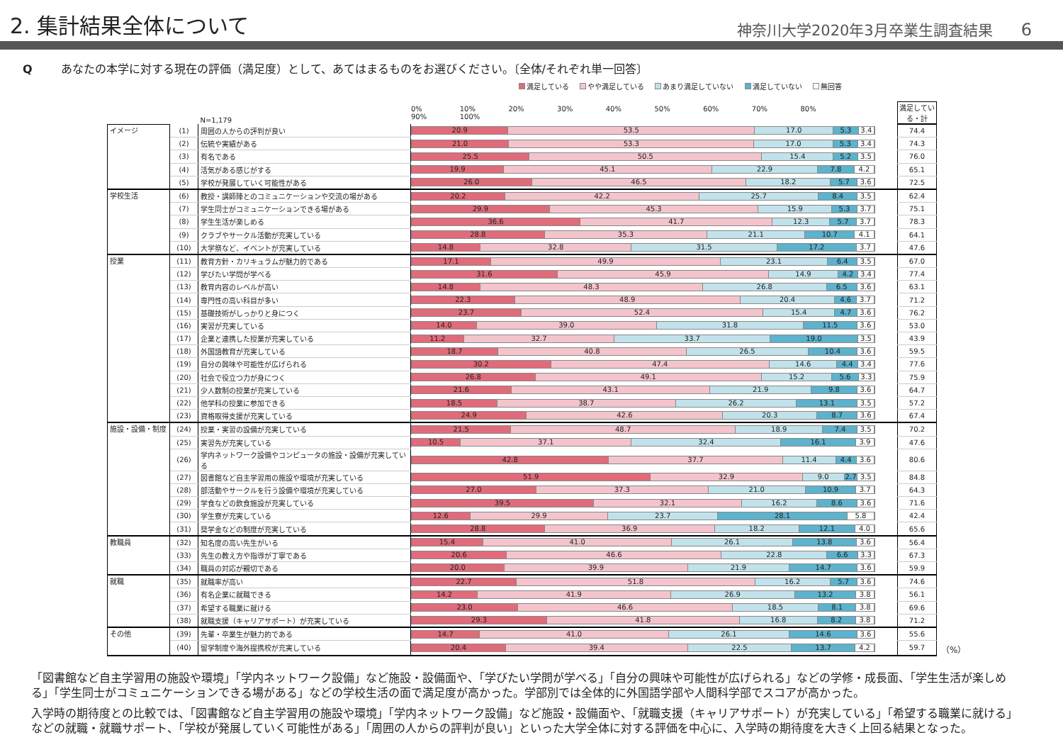2. 集計結果全体について
神奈川大学2020年3月卒業生調査結果 6
Qあなたの本学に対する現在の評価（満足度）として、あてはまるものをお選びください。〔全体/それぞれ単一回答〕
満足している やや満足している あまり満足していない 満足していない 無回答
| | | N=1,179 | | 0% 10% 20% 30% 40% 50% 60% 70% 80% 90% 100% | | 満足している・計 | |
| --- | --- | --- | --- | --- | --- | --- | --- |
| イメージ | (1) | 周囲の人からの評判が良い | | 20.9 53.5 17.0 5.3 3.4 | | 74.4 | |
| | (2) | 伝統や実績がある | | 21.0 53.3 17.0 5.3 3.4 | | 74.3 | |
| | (3) | 有名である | | 25.5 50.5 15.4 5.2 3.5 | | 76.0 | |
| | (4) | 活気がある感じがする | | 19.9 45.1 22.9 7.8 4.2 | | 65.1 | |
| | (5) | 学校が発展していく可能性がある | | 26.0 46.5 18.2 5.7 3.6 | | 72.5 | |
| 学校生活 | (6) | 教授・講師陣とのコミュニケーションや交流の場がある | | 20.2 42.2 25.7 8.4 3.5 | | 62.4 | |
| | (7) | 学生同士がコミュニケーションできる場がある | | 29.9 45.3 15.9 5.3 3.7 | | 75.1 | |
| | (8) | 学生生活が楽しめる | | 36.6 41.7 12.3 5.7 3.7 | | 78.3 | |
| | (9) | クラブやサークル活動が充実している | | 28.8 35.3 21.1 10.7 4.1 | | 64.1 | |
| | (10) | 大学祭など、イベントが充実している | | 14.8 32.8 31.5 17.2 3.7 | | 47.6 | |
| 授業 | (11) | 教育方針・カリキュラムが魅力的である | | 17.1 49.9 23.1 6.4 3.5 | | 67.0 | |
| | (12) | 学びたい学問が学べる | | 31.6 45.9 14.9 4.2 3.4 | | 77.4 | |
| | (13) | 教育内容のレベルが高い | | 14.8 48.3 26.8 6.5 3.6 | | 63.1 | |
| | (14) | 専門性の高い科目が多い | | 22.3 48.9 20.4 4.6 3.7 | | 71.2 | |
| | (15) | 基礎技術がしっかりと身につく | | 23.7 52.4 15.4 4.7 3.6 | | 76.2 | |
| | (16) | 実習が充実している | | 14.0 39.0 31.8 11.5 3.6 | | 53.0 | |
| | (17) | 企業と連携した授業が充実している | | 11.2 32.7 33.7 19.0 3.5 | | 43.9 | |
| | (18) | 外国語教育が充実している | | 18.7 40.8 26.5 10.4 3.6 | | 59.5 | |
| | (19) | 自分の興味や可能性が広げられる | | 30.2 47.4 14.6 4.4 3.4 | | 77.6 | |
| | (20) | 社会で役立つ力が身につく | | 26.8 49.1 15.2 5.6 3.3 | | 75.9 | |
| | (21) | 少人数制の授業が充実している | | 21.6 43.1 21.9 9.8 3.6 | | 64.7 | |
| | (22) | 他学科の授業に参加できる | | 18.5 38.7 26.2 13.1 3.5 | | 57.2 | |
| | (23) | 資格取得支援が充実している | | 24.9 42.6 20.3 8.7 3.6 | | 67.4 | |
| 施設・設備・制度 | (24) | 授業・実習の設備が充実している | | 21.5 48.7 18.9 7.4 3.5 | | 70.2 | |
| | (25) | 実習先が充実している | | 10.5 37.1 32.4 16.1 3.9 | | 47.6 | |
| | (26) | 学内ネットワーク設備やコンピュータの施設・設備が充実している | | 42.8 37.7 11.4 4.4 3.6 | | 80.6 | |
| | (27) | 図書館など自主学習用の施設や環境が充実している | | 51.9 32.9 9.0 2.7 3.5 | | 84.8 | |
| | (28) | 部活動やサークルを行う設備や環境が充実している | | 27.0 37.3 21.0 10.9 3.7 | | 64.3 | |
| | (29) | 学食などの飲食施設が充実している | | 39.5 32.1 16.2 8.6 3.6 | | 71.6 | |
| | (30) | 学生寮が充実している | | 12.6 29.9 23.7 28.1 5.8 | | 42.4 | |
| | (31) | 奨学金などの制度が充実している | | 28.8 36.9 18.2 12.1 4.0 | | 65.6 | |
| 教職員 | (32) | 知名度の高い先生がいる | | 15.4 41.0 26.1 13.8 3.6 | | 56.4 | |
| | (33) | 先生の教え方や指導が丁寧である | | 20.6 46.6 22.8 6.6 3.3 | | 67.3 | |
| | (34) | 職員の対応が親切である | | 20.0 39.9 21.9 14.7 3.6 | | 59.9 | |
| 就職 | (35) | 就職率が高い | | 22.7 51.8 16.2 5.7 3.6 | | 74.6 | |
| | (36) | 有名企業に就職できる | | 14.2 41.9 26.9 13.2 3.8 | | 56.1 | |
| | (37) | 希望する職業に就ける | | 23.0 46.6 18.5 8.1 3.8 | | 69.6 | |
| | (38) | 就職支援（キャリアサポート）が充実している | | 29.3 41.8 16.8 8.2 3.8 | | 71.2 | |
| その他 | (39) | 先輩・卒業生が魅力的である | | 14.7 41.0 26.1 14.6 3.6 | | 55.6 | |
| | (40) | 留学制度や海外提携校が充実している | | 20.4 39.4 22.5 13.7 4.2 | | 59.7 | （%） |
「図書館など自主学習用の施設や環境」「学内ネットワーク設備」など施設・設備面や、「学びたい学問が学べる」「自分の興味や可能性が広げられる」などの学修・成長面、「学生生活が楽しめる」「学生同士がコミュニケーションできる場がある」などの学校生活の面で満足度が高かった。学部別では全体的に外国語学部や人間科学部でスコアが高かった。
入学時の期待度との比較では、「図書館など自主学習用の施設や環境」「学内ネットワーク設備」など施設・設備面や、「就職支援（キャリアサポート）が充実している」「希望する職業に就ける」などの就職・就職サポート、「学校が発展していく可能性がある」「周囲の人からの評判が良い」といった大学全体に対する評価を中心に、入学時の期待度を大きく上回る結果となった。